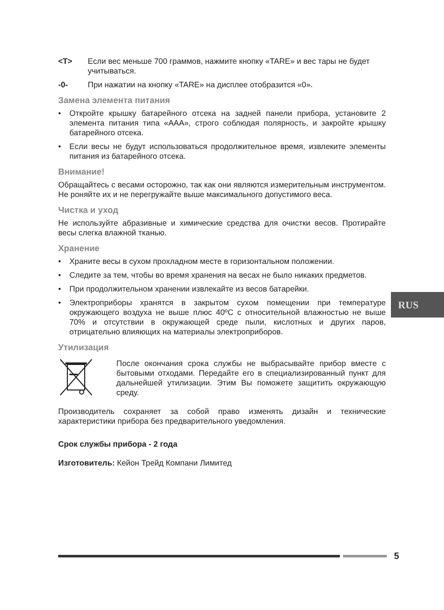<T> Если вес меньше 700 граммов, нажмите кнопку «TARE» и вес тары не будет учитываться.
-0- При нажатии на кнопку «TARE» на дисплее отобразится «0».
Замена элемента питания
• Откройте крышку батарейного отсека на задней панели прибора, установите 2 элемента питания типа «AAA», строго соблюдая полярность, и закройте крышку батарейного отсека.
• Если весы не будут использоваться продолжительное время, извлеките элементы питания из батарейного отсека.
Внимание!
Обращайтесь с весами осторожно, так как они являются измерительным инструментом. Не роняйте их и не перегружайте выше максимального допустимого веса.
Чистка и уход
Не используйте абразивные и химические средства для очистки весов. Протирайте весы слегка влажной тканью.
Хранение
• Храните весы в сухом прохладном месте в горизонтальном положении.
• Следите за тем, чтобы во время хранения на весах не было никаких предметов.
• При продолжительном хранении извлекайте из весов батарейки.
• Электроприборы хранятся в закрытом сухом помещении при температуре окружающего воздуха не выше плюс 40ºС с относительной влажностью не выше 70% и отсутствии в окружающей среде пыли, кислотных и других паров, отрицательно влияющих на материалы электроприборов.
Утилизация
После окончания срока службы не выбрасывайте прибор вместе с бытовыми отходами. Передайте его в специализированный пункт для дальнейшей утилизации. Этим Вы поможете защитить окружающую среду.
Производитель сохраняет за собой право изменять дизайн и технические характеристики прибора без предварительного уведомления.
Срок службы прибора - 2 года
Изготовитель: Кейон Трейд Компани Лимитед
RUS
5